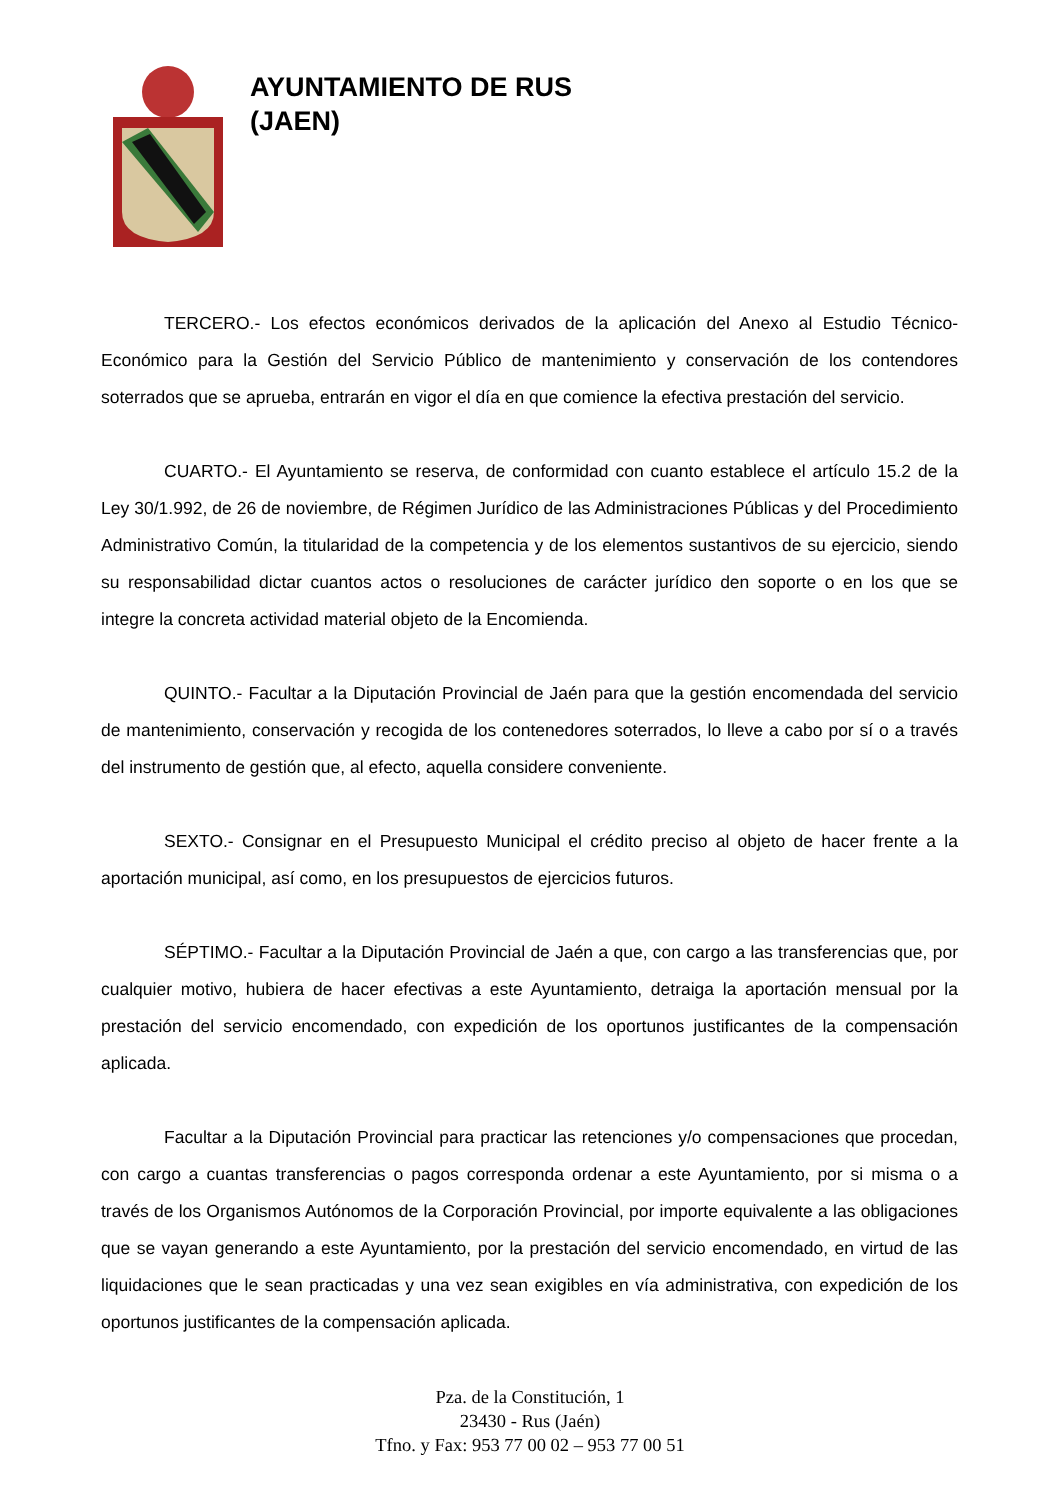AYUNTAMIENTO DE RUS
(JAEN)
TERCERO.- Los efectos económicos derivados de la aplicación del Anexo al Estudio Técnico-Económico para la Gestión del Servicio Público de mantenimiento y conservación de los contendores soterrados que se aprueba, entrarán en vigor el día en que comience la efectiva prestación del servicio.
CUARTO.- El Ayuntamiento se reserva, de conformidad con cuanto establece el artículo 15.2 de la Ley 30/1.992, de 26 de noviembre, de Régimen Jurídico de las Administraciones Públicas y del Procedimiento Administrativo Común, la titularidad de la competencia y de los elementos sustantivos de su ejercicio, siendo su responsabilidad dictar cuantos actos o resoluciones de carácter jurídico den soporte o en los que se integre la concreta actividad material objeto de la Encomienda.
QUINTO.- Facultar a la Diputación Provincial de Jaén para que la gestión encomendada del servicio de mantenimiento, conservación y recogida de los contenedores soterrados, lo lleve a cabo por sí o a través del instrumento de gestión que, al efecto, aquella considere conveniente.
SEXTO.- Consignar en el Presupuesto Municipal el crédito preciso al objeto de hacer frente a la aportación municipal, así como, en los presupuestos de ejercicios futuros.
SÉPTIMO.- Facultar a la Diputación Provincial de Jaén a que, con cargo a las transferencias que, por cualquier motivo, hubiera de hacer efectivas a este Ayuntamiento, detraiga la aportación mensual por la prestación del servicio encomendado, con expedición de los oportunos justificantes de la compensación aplicada.
Facultar a la Diputación Provincial para practicar las retenciones y/o compensaciones que procedan, con cargo a cuantas transferencias o pagos corresponda ordenar a este Ayuntamiento, por si misma o a través de los Organismos Autónomos de la Corporación Provincial, por importe equivalente a las obligaciones que se vayan generando a este Ayuntamiento, por la prestación del servicio encomendado, en virtud de las liquidaciones que le sean practicadas y una vez sean exigibles en vía administrativa, con expedición de los oportunos justificantes de la compensación aplicada.
Pza. de la Constitución, 1
23430 - Rus (Jaén)
Tfno. y Fax: 953 77 00 02 – 953 77 00 51